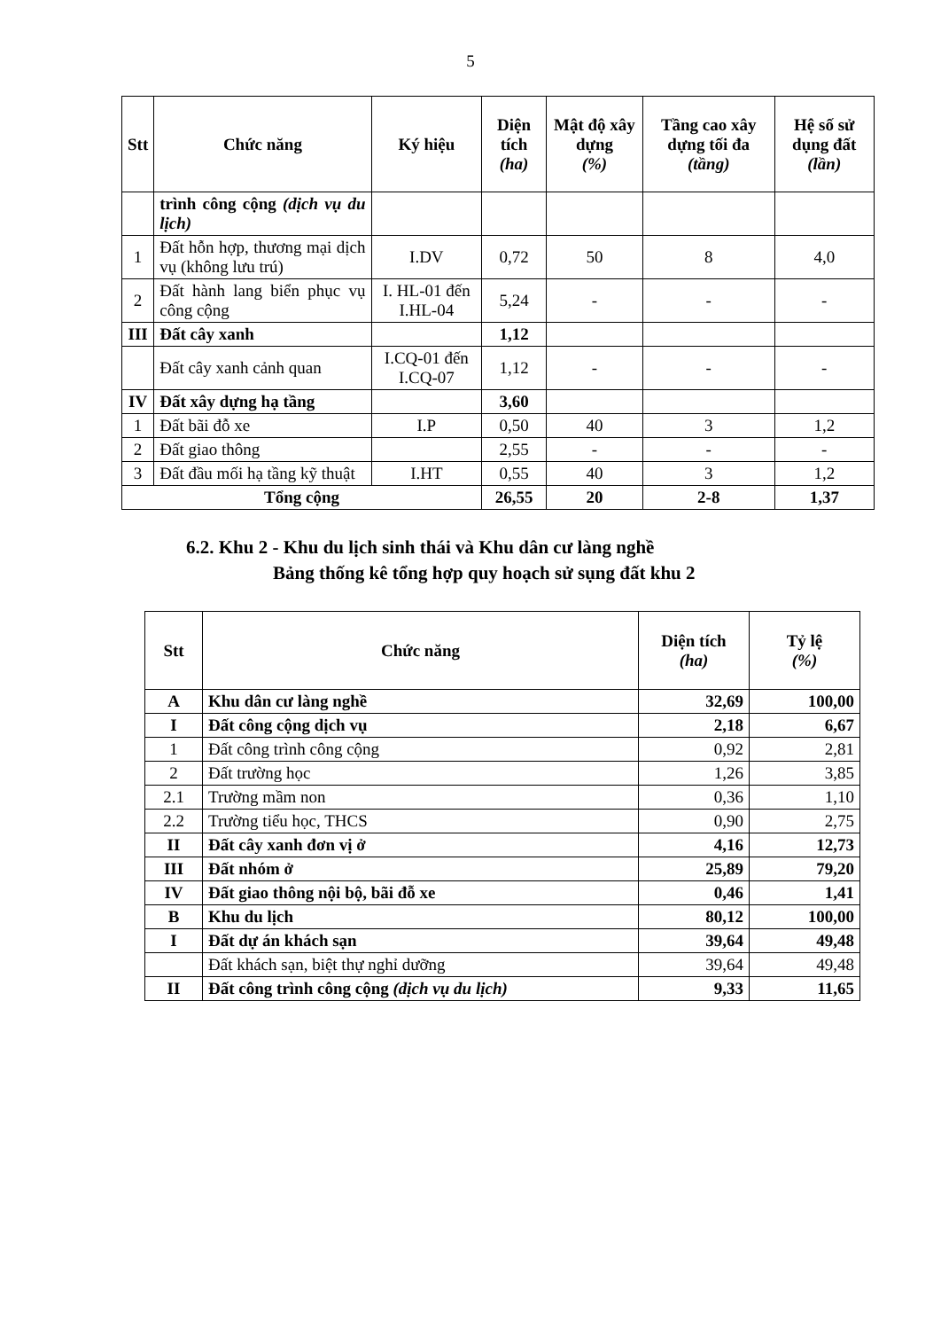5
| Stt | Chức năng | Ký hiệu | Diện tích (ha) | Mật độ xây dựng (%) | Tầng cao xây dựng tối đa (tầng) | Hệ số sử dụng đất (lần) |
| --- | --- | --- | --- | --- | --- | --- |
| | trình công cộng (dịch vụ du lịch) | | | | | |
| 1 | Đất hỗn hợp, thương mại dịch vụ (không lưu trú) | I.DV | 0,72 | 50 | 8 | 4,0 |
| 2 | Đất hành lang biển phục vụ công cộng | I. HL-01 đến I.HL-04 | 5,24 | - | - | - |
| III | Đất cây xanh | | 1,12 | | | |
| | Đất cây xanh cảnh quan | I.CQ-01 đến I.CQ-07 | 1,12 | - | - | - |
| IV | Đất xây dựng hạ tầng | | 3,60 | | | |
| 1 | Đất bãi đỗ xe | I.P | 0,50 | 40 | 3 | 1,2 |
| 2 | Đất giao thông | | 2,55 | - | - | - |
| 3 | Đất đầu mối hạ tầng kỹ thuật | I.HT | 0,55 | 40 | 3 | 1,2 |
| Tổng cộng | | | 26,55 | 20 | 2-8 | 1,37 |
6.2. Khu 2 - Khu du lịch sinh thái và Khu dân cư làng nghề
Bảng thống kê tổng hợp quy hoạch sử sụng đất khu 2
| Stt | Chức năng | Diện tích (ha) | Tỷ lệ (%) |
| --- | --- | --- | --- |
| A | Khu dân cư làng nghề | 32,69 | 100,00 |
| I | Đất công cộng dịch vụ | 2,18 | 6,67 |
| 1 | Đất công trình công cộng | 0,92 | 2,81 |
| 2 | Đất trường học | 1,26 | 3,85 |
| 2.1 | Trường mầm non | 0,36 | 1,10 |
| 2.2 | Trường tiểu học, THCS | 0,90 | 2,75 |
| II | Đất cây xanh đơn vị ở | 4,16 | 12,73 |
| III | Đất nhóm ở | 25,89 | 79,20 |
| IV | Đất giao thông nội bộ, bãi đỗ xe | 0,46 | 1,41 |
| B | Khu du lịch | 80,12 | 100,00 |
| I | Đất dự án khách sạn | 39,64 | 49,48 |
| | Đất khách sạn, biệt thự nghỉ dưỡng | 39,64 | 49,48 |
| II | Đất công trình công cộng (dịch vụ du lịch) | 9,33 | 11,65 |